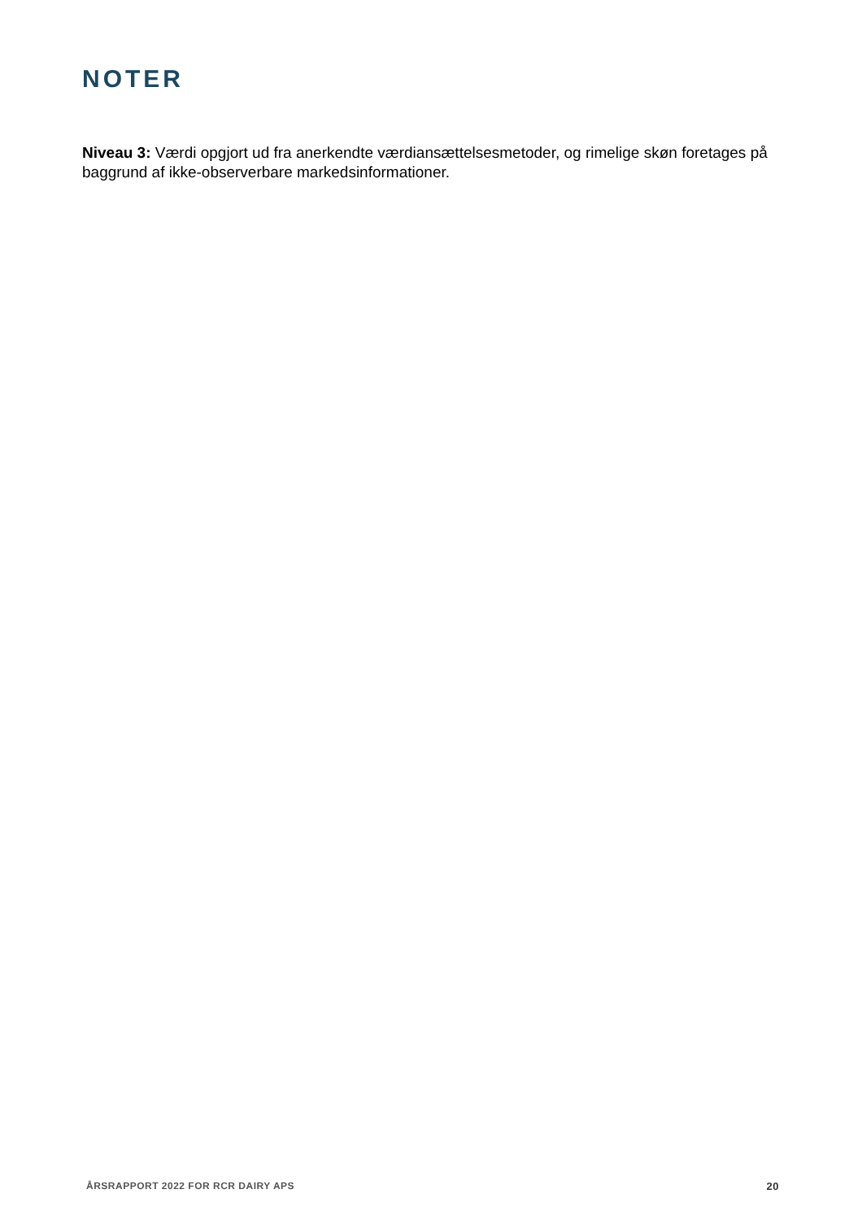NOTER
Niveau 3: Værdi opgjort ud fra anerkendte værdiansættelsesmetoder, og rimelige skøn foretages på baggrund af ikke-observerbare markedsinformationer.
ÅRSRAPPORT 2022 FOR RCR DAIRY APS 20